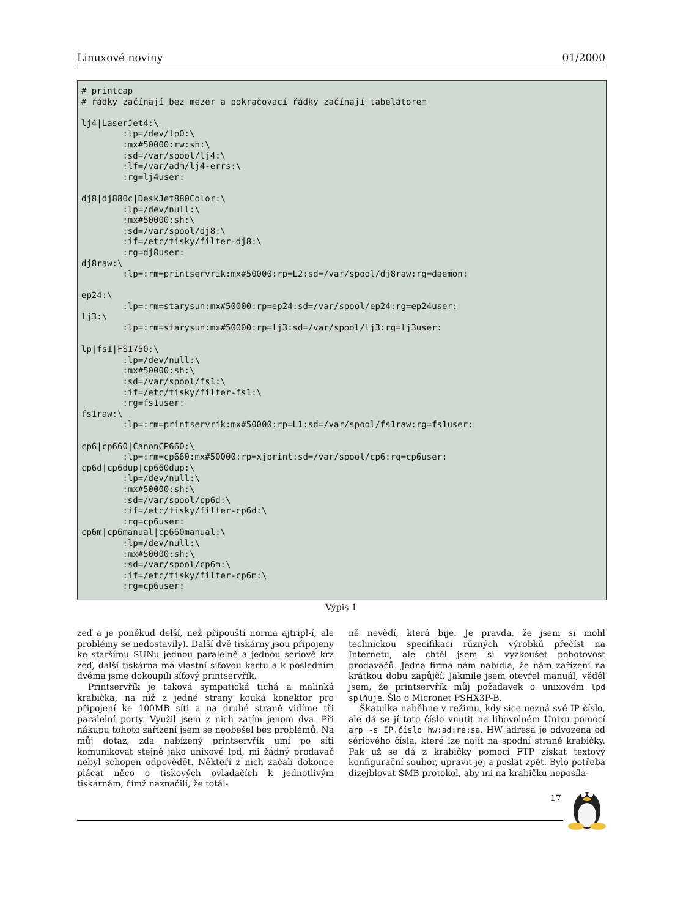Linuxové noviny 01/2000
# printcap
# řádky začínají bez mezer a pokračovací řádky začínají tabelátorem

lj4|LaserJet4:\
        :lp=/dev/lp0:\
        :mx#50000:rw:sh:\
        :sd=/var/spool/lj4:\
        :lf=/var/adm/lj4-errs:\
        :rg=lj4user:

dj8|dj880c|DeskJet880Color:\
        :lp=/dev/null:\
        :mx#50000:sh:\
        :sd=/var/spool/dj8:\
        :if=/etc/tisky/filter-dj8:\
        :rg=dj8user:
dj8raw:\
        :lp=:rm=printservrik:mx#50000:rp=L2:sd=/var/spool/dj8raw:rg=daemon:

ep24:\
        :lp=:rm=starysun:mx#50000:rp=ep24:sd=/var/spool/ep24:rg=ep24user:
lj3:\
        :lp=:rm=starysun:mx#50000:rp=lj3:sd=/var/spool/lj3:rg=lj3user:

lp|fs1|FS1750:\
        :lp=/dev/null:\
        :mx#50000:sh:\
        :sd=/var/spool/fs1:\
        :if=/etc/tisky/filter-fs1:\
        :rg=fs1user:
fs1raw:\
        :lp=:rm=printservrik:mx#50000:rp=L1:sd=/var/spool/fs1raw:rg=fs1user:

cp6|cp660|CanonCP660:\
        :lp=:rm=cp660:mx#50000:rp=xjprint:sd=/var/spool/cp6:rg=cp6user:
cp6d|cp6dup|cp660dup:\
        :lp=/dev/null:\
        :mx#50000:sh:\
        :sd=/var/spool/cp6d:\
        :if=/etc/tisky/filter-cp6d:\
        :rg=cp6user:
cp6m|cp6manual|cp660manual:\
        :lp=/dev/null:\
        :mx#50000:sh:\
        :sd=/var/spool/cp6m:\
        :if=/etc/tisky/filter-cp6m:\
        :rg=cp6user:
Výpis 1
zeď a je poněkud delší, než připouští norma ajtripl-í, ale problémy se nedostavily). Další dvě tiskárny jsou připojeny ke staršímu SUNu jednou paralelně a jednou seriově krz zeď, další tiskárna má vlastní síťovou kartu a k posledním dvěma jsme dokoupili síťový printservřík.
Printservřík je taková sympatická tichá a malinká krabička, na níž z jedné strany kouká konektor pro připojení ke 100MB síti a na druhé straně vidíme tři paralelní porty. Využil jsem z nich zatím jenom dva. Při nákupu tohoto zařízení jsem se neobešel bez problémů. Na můj dotaz, zda nabízený printservřík umí po síti komunikovat stejně jako unixové lpd, mi žádný prodavač nebyl schopen odpovědět. Někteří z nich začali dokonce plácat něco o tiskových ovladačích k jednotlivým tiskárnám, čímž naznačili, že totál-
ně nevědí, která bije. Je pravda, že jsem si mohl technickou specifikaci různých výrobků přečíst na Internetu, ale chtěl jsem si vyzkoušet pohotovost prodavačů. Jedna firma nám nabídla, že nám zařízení na krátkou dobu zapůjčí. Jakmile jsem otevřel manuál, věděl jsem, že printservřík můj požadavek o unixovém lpd splňuje. Šlo o Micronet PSHX3P-B.
Škatulka naběhne v režimu, kdy sice nezná své IP číslo, ale dá se jí toto číslo vnutit na libovolném Unixu pomocí arp -s IP.číslo hw:ad:re:sa. HW adresa je odvozena od sériového čísla, které lze najít na spodní straně krabičky. Pak už se dá z krabičky pomocí FTP získat textový konfigurační soubor, upravit jej a poslat zpět. Bylo potřeba dizejblovat SMB protokol, aby mi na krabičku neposíla-
17